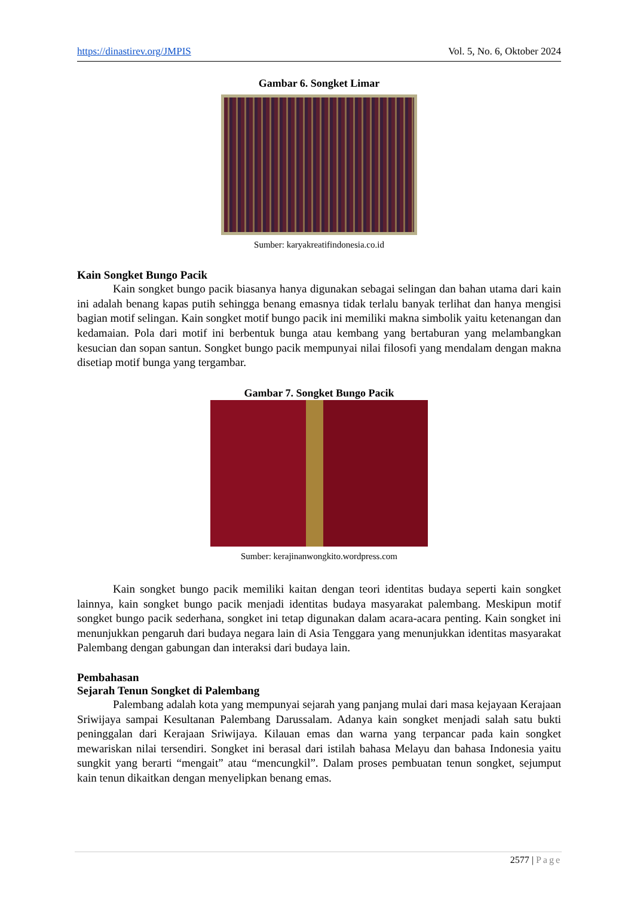https://dinastirev.org/JMPIS Vol. 5, No. 6, Oktober 2024
Gambar 6. Songket Limar
Sumber: karyakreatifindonesia.co.id
Kain Songket Bungo Pacik
Kain songket bungo pacik biasanya hanya digunakan sebagai selingan dan bahan utama dari kain ini adalah benang kapas putih sehingga benang emasnya tidak terlalu banyak terlihat dan hanya mengisi bagian motif selingan. Kain songket motif bungo pacik ini memiliki makna simbolik yaitu ketenangan dan kedamaian. Pola dari motif ini berbentuk bunga atau kembang yang bertaburan yang melambangkan kesucian dan sopan santun. Songket bungo pacik mempunyai nilai filosofi yang mendalam dengan makna disetiap motif bunga yang tergambar.
Gambar 7. Songket Bungo Pacik
Sumber: kerajinanwongkito.wordpress.com
Kain songket bungo pacik memiliki kaitan dengan teori identitas budaya seperti kain songket lainnya, kain songket bungo pacik menjadi identitas budaya masyarakat palembang. Meskipun motif songket bungo pacik sederhana, songket ini tetap digunakan dalam acara-acara penting. Kain songket ini menunjukkan pengaruh dari budaya negara lain di Asia Tenggara yang menunjukkan identitas masyarakat Palembang dengan gabungan dan interaksi dari budaya lain.
Pembahasan
Sejarah Tenun Songket di Palembang
Palembang adalah kota yang mempunyai sejarah yang panjang mulai dari masa kejayaan Kerajaan Sriwijaya sampai Kesultanan Palembang Darussalam. Adanya kain songket menjadi salah satu bukti peninggalan dari Kerajaan Sriwijaya. Kilauan emas dan warna yang terpancar pada kain songket mewariskan nilai tersendiri. Songket ini berasal dari istilah bahasa Melayu dan bahasa Indonesia yaitu sungkit yang berarti “mengait” atau “mencungkil”. Dalam proses pembuatan tenun songket, sejumput kain tenun dikaitkan dengan menyelipkan benang emas.
2577 | Page